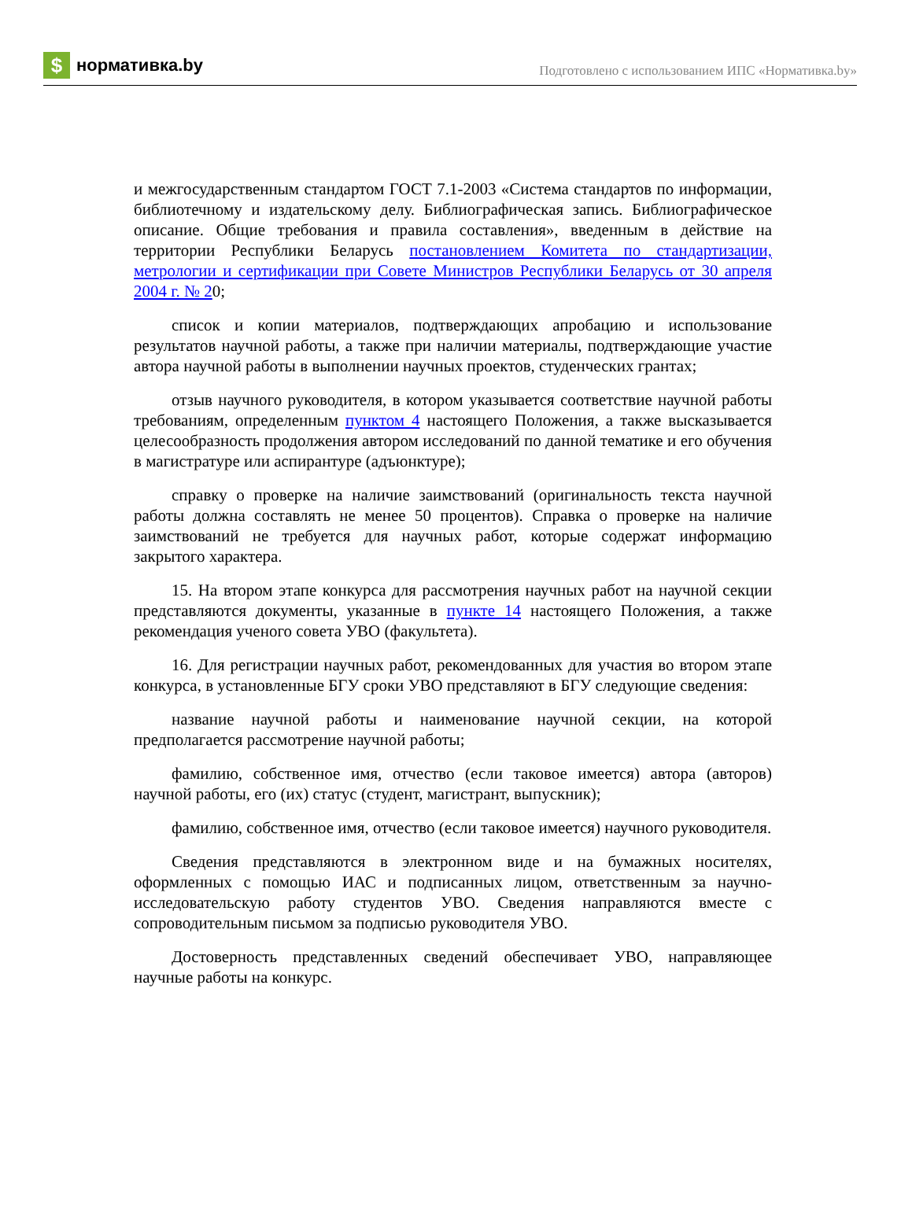$ нормативка.by
Подготовлено с использованием ИПС «Нормативка.by»
и межгосударственным стандартом ГОСТ 7.1-2003 «Система стандартов по информации, библиотечному и издательскому делу. Библиографическая запись. Библиографическое описание. Общие требования и правила составления», введенным в действие на территории Республики Беларусь постановлением Комитета по стандартизации, метрологии и сертификации при Совете Министров Республики Беларусь от 30 апреля 2004 г. № 20;
список и копии материалов, подтверждающих апробацию и использование результатов научной работы, а также при наличии материалы, подтверждающие участие автора научной работы в выполнении научных проектов, студенческих грантах;
отзыв научного руководителя, в котором указывается соответствие научной работы требованиям, определенным пунктом 4 настоящего Положения, а также высказывается целесообразность продолжения автором исследований по данной тематике и его обучения в магистратуре или аспирантуре (адъюнктуре);
справку о проверке на наличие заимствований (оригинальность текста научной работы должна составлять не менее 50 процентов). Справка о проверке на наличие заимствований не требуется для научных работ, которые содержат информацию закрытого характера.
15. На втором этапе конкурса для рассмотрения научных работ на научной секции представляются документы, указанные в пункте 14 настоящего Положения, а также рекомендация ученого совета УВО (факультета).
16. Для регистрации научных работ, рекомендованных для участия во втором этапе конкурса, в установленные БГУ сроки УВО представляют в БГУ следующие сведения:
название научной работы и наименование научной секции, на которой предполагается рассмотрение научной работы;
фамилию, собственное имя, отчество (если таковое имеется) автора (авторов) научной работы, его (их) статус (студент, магистрант, выпускник);
фамилию, собственное имя, отчество (если таковое имеется) научного руководителя.
Сведения представляются в электронном виде и на бумажных носителях, оформленных с помощью ИАС и подписанных лицом, ответственным за научно-исследовательскую работу студентов УВО. Сведения направляются вместе с сопроводительным письмом за подписью руководителя УВО.
Достоверность представленных сведений обеспечивает УВО, направляющее научные работы на конкурс.